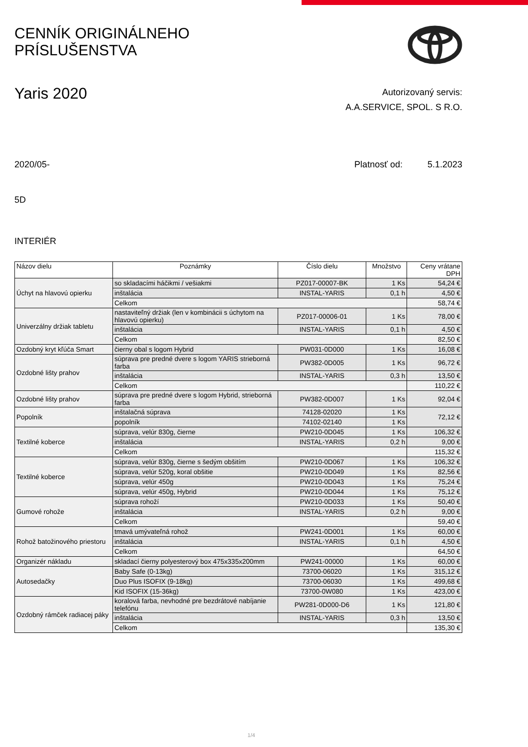CENNÍK ORIGINÁLNEHO
PRÍSLUŠENSTVA
Yaris 2020
Autorizovaný servis:
A.A.SERVICE, SPOL. S R.O.
2020/05- Platnosť od: 5.1.2023
5D
INTERIÉR
| Názov dielu | Poznámky | Číslo dielu | Množstvo | Ceny vrátane DPH |
| --- | --- | --- | --- | --- |
| Úchyt na hlavovú opierku | so skladacími háčikmi / vešiakmi | PZ017-00007-BK | 1 Ks | 54,24 € |
| | inštalácia | INSTAL-YARIS | 0,1 h | 4,50 € |
| | Celkom | | | 58,74 € |
| Univerzálny držiak tabletu | nastaviteľný držiak (len v kombinácii s úchytom na hlavovú opierku) | PZ017-00006-01 | 1 Ks | 78,00 € |
| | inštalácia | INSTAL-YARIS | 0,1 h | 4,50 € |
| | Celkom | | | 82,50 € |
| Ozdobný kryt kľúča Smart | čierny obal s logom Hybrid | PW031-0D000 | 1 Ks | 16,08 € |
| Ozdobné lišty prahov | súprava pre predné dvere s logom YARIS strieborná farba | PW382-0D005 | 1 Ks | 96,72 € |
| | inštalácia | INSTAL-YARIS | 0,3 h | 13,50 € |
| | Celkom | | | 110,22 € |
| Ozdobné lišty prahov | súprava pre predné dvere s logom Hybrid, strieborná farba | PW382-0D007 | 1 Ks | 92,04 € |
| Popolník | inštalačná súprava | 74128-02020 | 1 Ks | 72,12 € |
| | popolník | 74102-02140 | 1 Ks | |
| Textilné koberce | súprava, velúr 830g, čierne | PW210-0D045 | 1 Ks | 106,32 € |
| | inštalácia | INSTAL-YARIS | 0,2 h | 9,00 € |
| | Celkom | | | 115,32 € |
| Textilné koberce | súprava, velúr 830g, čierne s šedým obšitím | PW210-0D067 | 1 Ks | 106,32 € |
| | súprava, velúr 520g, koral obšitie | PW210-0D049 | 1 Ks | 82,56 € |
| | súprava, velúr 450g | PW210-0D043 | 1 Ks | 75,24 € |
| | súprava, velúr 450g, Hybrid | PW210-0D044 | 1 Ks | 75,12 € |
| Gumové rohože | súprava rohoží | PW210-0D033 | 1 Ks | 50,40 € |
| | inštalácia | INSTAL-YARIS | 0,2 h | 9,00 € |
| | Celkom | | | 59,40 € |
| Rohož batožinového priestoru | tmavá umývateľná rohož | PW241-0D001 | 1 Ks | 60,00 € |
| | inštalácia | INSTAL-YARIS | 0,1 h | 4,50 € |
| | Celkom | | | 64,50 € |
| Organizér nákladu | skladací čierny polyesterový box 475x335x200mm | PW241-00000 | 1 Ks | 60,00 € |
| Autosedačky | Baby Safe (0-13kg) | 73700-06020 | 1 Ks | 315,12 € |
| | Duo Plus ISOFIX (9-18kg) | 73700-06030 | 1 Ks | 499,68 € |
| | Kid ISOFIX (15-36kg) | 73700-0W080 | 1 Ks | 423,00 € |
| Ozdobný rámček radiacej páky | koralová farba, nevhodné pre bezdrátové nabíjanie telefónu | PW281-0D000-D6 | 1 Ks | 121,80 € |
| | inštalácia | INSTAL-YARIS | 0,3 h | 13,50 € |
| | Celkom | | | 135,30 € |
1/4